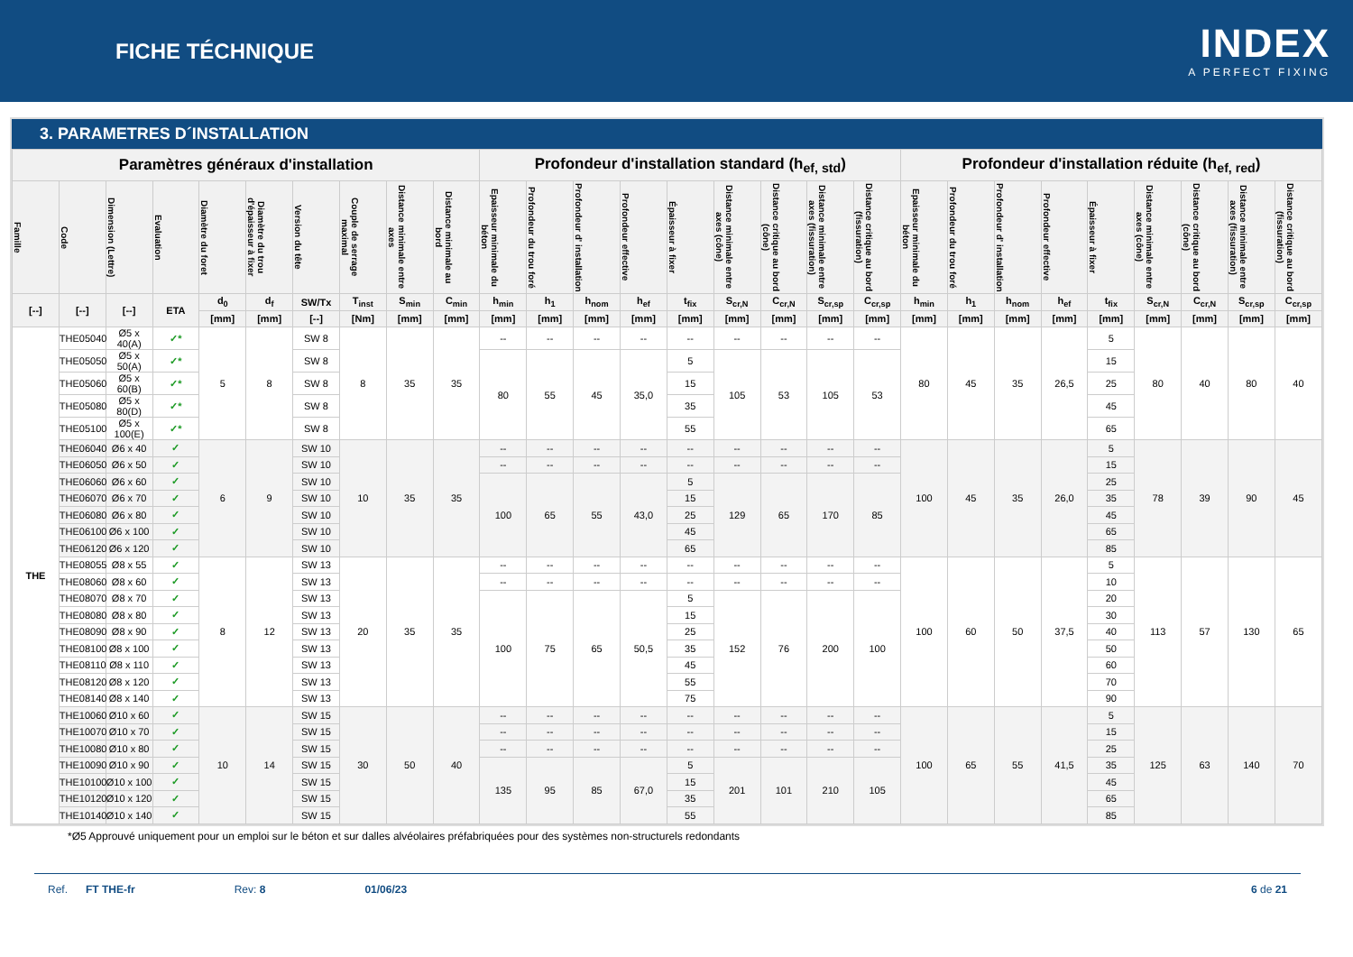FICHE TÉCHNIQUE
INDEX
A PERFECT FIXING
3. PARAMETRES D´INSTALLATION
| Paramètres généraux d'installation | | | | | | | | | | Profondeur d'installation standard (h<sub>ef, std</sub>) | | | | | | | | | Profondeur d'installation réduite (h<sub>ef, red</sub>) | | | | | | | | |
| --- | --- | --- | --- | --- | --- | --- | --- | --- | --- | --- | --- | --- | --- | --- | --- | --- | --- | --- | --- | --- | --- | --- | --- | --- | --- | --- | --- |
| Famille | Code | Dimension (Lettre) | Evaluation | Diamètre du foret | Diamètre du trou d'épaisseur à fixer | Version du tête | Couple de serrage maximal | Distance minimale entre axes | Distance minimale au bord | Epaisseur minimale du béton | Profondeur du trou foré | Profondeur d' installation | Profondeur effective | Épaisseur à fixer | Distance minimale entre axes (cône) | Distance critique au bord (cône) | Distance minimale entre axes (fissuration) | Distance critique au bord (fissuration) | Epaisseur minimale du béton | Profondeur du trou foré | Profondeur d' installation | Profondeur effective | Épaisseur à fixer | Distance minimale entre axes (cône) | Distance critique au bord (cône) | Distance minimale entre axes (fissuration) | Distance critique au bord (fissuration) |
| [--] | [--] | [--] | ETA | d<sub>0</sub> | d<sub>f</sub> | SW/Tx | T<sub>inst</sub> | S<sub>min</sub> | C<sub>min</sub> | h<sub>min</sub> | h<sub>1</sub> | h<sub>nom</sub> | h<sub>ef</sub> | t<sub>fix</sub> | S<sub>cr,N</sub> | C<sub>cr,N</sub> | S<sub>cr,sp</sub> | C<sub>cr,sp</sub> | h<sub>min</sub> | h<sub>1</sub> | h<sub>nom</sub> | h<sub>ef</sub> | t<sub>fix</sub> | S<sub>cr,N</sub> | C<sub>cr,N</sub> | S<sub>cr,sp</sub> | C<sub>cr,sp</sub> |
| | | | | [mm] | [mm] | [--] | [Nm] | [mm] | [mm] | [mm] | [mm] | [mm] | [mm] | [mm] | [mm] | [mm] | [mm] | [mm] | [mm] | [mm] | [mm] | [mm] | [mm] | [mm] | [mm] | [mm] | [mm] |
| THE | THE05040 | Ø5 x 40(A) | ✓* | 5 | 8 | SW 8 | 8 | 35 | 35 | -- | -- | -- | -- | -- | -- | -- | -- | -- | 80 | 45 | 35 | 26,5 | 5 | 80 | 40 | 80 | 40 |
| | THE05050 | Ø5 x 50(A) | ✓* | | | SW 8 | | | | 80 | 55 | 45 | 35,0 | 5 | 105 | 53 | 105 | 53 | | | | | 15 | | | | |
| | THE05060 | Ø5 x 60(B) | ✓* | | | SW 8 | | | | | | | | 15 | | | | | | | | | 25 | | | | |
| | THE05080 | Ø5 x 80(D) | ✓* | | | SW 8 | | | | | | | | 35 | | | | | | | | | 45 | | | | |
| | THE05100 | Ø5 x 100(E) | ✓* | | | SW 8 | | | | | | | | 55 | | | | | | | | | 65 | | | | |
| | THE06040 | Ø6 x 40 | ✓ | 6 | 9 | SW 10 | 10 | 35 | 35 | -- | -- | -- | -- | -- | -- | -- | -- | -- | 100 | 45 | 35 | 26,0 | 5 | 78 | 39 | 90 | 45 |
| | THE06050 | Ø6 x 50 | ✓ | | | SW 10 | | | | -- | -- | -- | -- | -- | -- | -- | -- | -- | | | | | 15 | | | | |
| | THE06060 | Ø6 x 60 | ✓ | | | SW 10 | | | | 100 | 65 | 55 | 43,0 | 5 | 129 | 65 | 170 | 85 | | | | | 25 | | | | |
| | THE06070 | Ø6 x 70 | ✓ | | | SW 10 | | | | | | | | 15 | | | | | | | | | 35 | | | | |
| | THE06080 | Ø6 x 80 | ✓ | | | SW 10 | | | | | | | | 25 | | | | | | | | | 45 | | | | |
| | THE06100 | Ø6 x 100 | ✓ | | | SW 10 | | | | | | | | 45 | | | | | | | | | 65 | | | | |
| | THE06120 | Ø6 x 120 | ✓ | | | SW 10 | | | | | | | | 65 | | | | | | | | | 85 | | | | |
| | THE08055 | Ø8 x 55 | ✓ | 8 | 12 | SW 13 | 20 | 35 | 35 | -- | -- | -- | -- | -- | -- | -- | -- | -- | 100 | 60 | 50 | 37,5 | 5 | 113 | 57 | 130 | 65 |
| | THE08060 | Ø8 x 60 | ✓ | | | SW 13 | | | | -- | -- | -- | -- | -- | -- | -- | -- | -- | | | | | 10 | | | | |
| | THE08070 | Ø8 x 70 | ✓ | | | SW 13 | | | | 100 | 75 | 65 | 50,5 | 5 | 152 | 76 | 200 | 100 | | | | | 20 | | | | |
| | THE08080 | Ø8 x 80 | ✓ | | | SW 13 | | | | | | | | 15 | | | | | | | | | 30 | | | | |
| | THE08090 | Ø8 x 90 | ✓ | | | SW 13 | | | | | | | | 25 | | | | | | | | | 40 | | | | |
| | THE08100 | Ø8 x 100 | ✓ | | | SW 13 | | | | | | | | 35 | | | | | | | | | 50 | | | | |
| | THE08110 | Ø8 x 110 | ✓ | | | SW 13 | | | | | | | | 45 | | | | | | | | | 60 | | | | |
| | THE08120 | Ø8 x 120 | ✓ | | | SW 13 | | | | | | | | 55 | | | | | | | | | 70 | | | | |
| | THE08140 | Ø8 x 140 | ✓ | | | SW 13 | | | | | | | | 75 | | | | | | | | | 90 | | | | |
| | THE10060 | Ø10 x 60 | ✓ | 10 | 14 | SW 15 | 30 | 50 | 40 | -- | -- | -- | -- | -- | -- | -- | -- | -- | 100 | 65 | 55 | 41,5 | 5 | 125 | 63 | 140 | 70 |
| | THE10070 | Ø10 x 70 | ✓ | | | SW 15 | | | | -- | -- | -- | -- | -- | -- | -- | -- | -- | | | | | 15 | | | | |
| | THE10080 | Ø10 x 80 | ✓ | | | SW 15 | | | | -- | -- | -- | -- | -- | -- | -- | -- | -- | | | | | 25 | | | | |
| | THE10090 | Ø10 x 90 | ✓ | | | SW 15 | | | | 135 | 95 | 85 | 67,0 | 5 | 201 | 101 | 210 | 105 | | | | | 35 | | | | |
| | THE10100 | Ø10 x 100 | ✓ | | | SW 15 | | | | | | | | 15 | | | | | | | | | 45 | | | | |
| | THE10120 | Ø10 x 120 | ✓ | | | SW 15 | | | | | | | | 35 | | | | | | | | | 65 | | | | |
| | THE10140 | Ø10 x 140 | ✓ | | | SW 15 | | | | | | | | 55 | | | | | | | | | 85 | | | | |
*Ø5 Approuvé uniquement pour un emploi sur le béton et sur dalles alvéolaires préfabriquées pour des systèmes non-structurels redondants
Ref. FT THE-fr Rev: 8 01/06/23 6 de 21